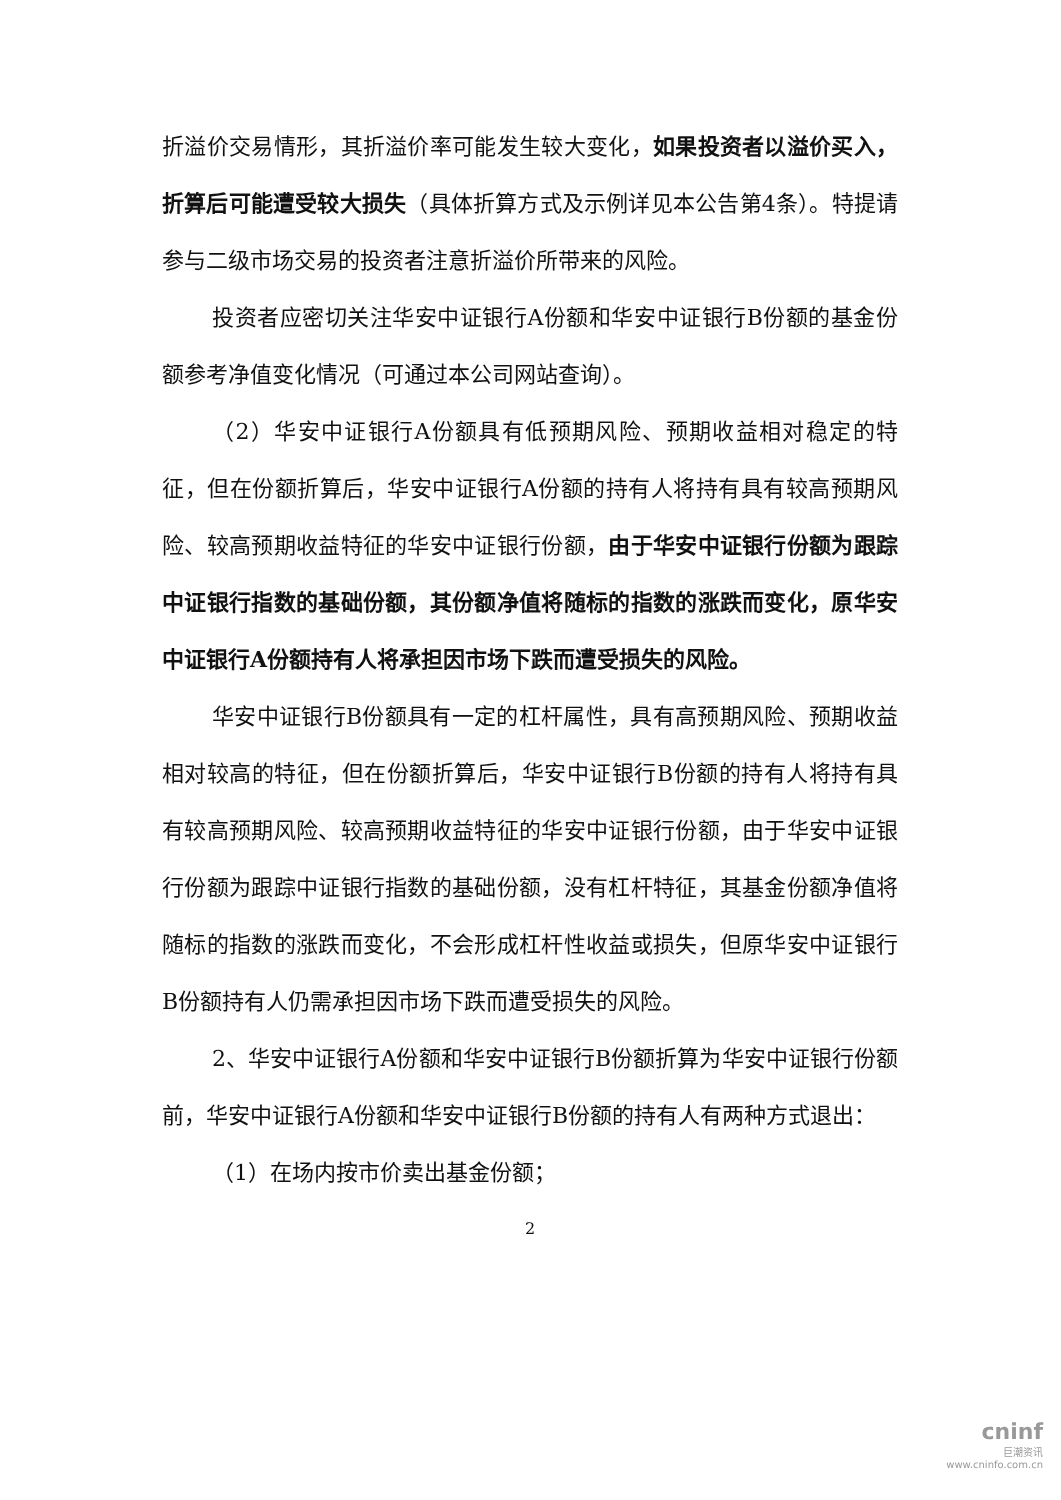折溢价交易情形，其折溢价率可能发生较大变化，如果投资者以溢价买入，折算后可能遭受较大损失（具体折算方式及示例详见本公告第4条）。特提请参与二级市场交易的投资者注意折溢价所带来的风险。
投资者应密切关注华安中证银行A份额和华安中证银行B份额的基金份额参考净值变化情况（可通过本公司网站查询）。
（2）华安中证银行A份额具有低预期风险、预期收益相对稳定的特征，但在份额折算后，华安中证银行A份额的持有人将持有具有较高预期风险、较高预期收益特征的华安中证银行份额，由于华安中证银行份额为跟踪中证银行指数的基础份额，其份额净值将随标的指数的涨跌而变化，原华安中证银行A份额持有人将承担因市场下跌而遭受损失的风险。
华安中证银行B份额具有一定的杠杆属性，具有高预期风险、预期收益相对较高的特征，但在份额折算后，华安中证银行B份额的持有人将持有具有较高预期风险、较高预期收益特征的华安中证银行份额，由于华安中证银行份额为跟踪中证银行指数的基础份额，没有杠杆特征，其基金份额净值将随标的指数的涨跌而变化，不会形成杠杆性收益或损失，但原华安中证银行B份额持有人仍需承担因市场下跌而遭受损失的风险。
2、华安中证银行A份额和华安中证银行B份额折算为华安中证银行份额前，华安中证银行A份额和华安中证银行B份额的持有人有两种方式退出：
（1）在场内按市价卖出基金份额；
2
cninf
巨潮资讯
www.cninfo.com.cn